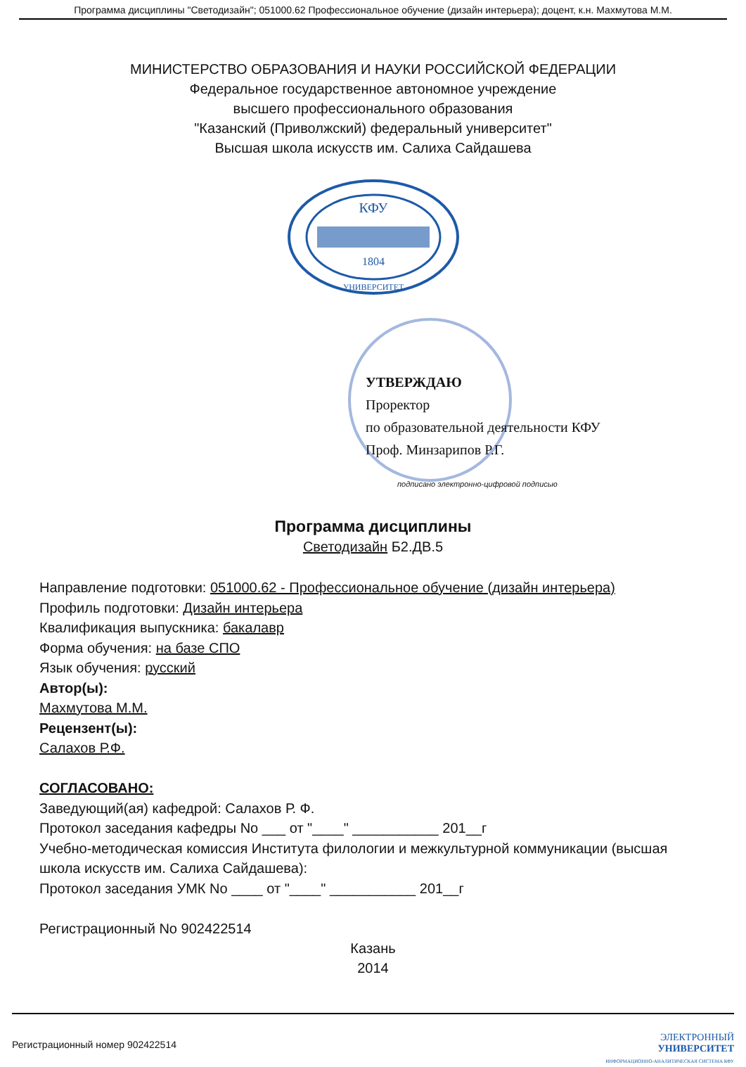Программа дисциплины "Светодизайн"; 051000.62 Профессиональное обучение (дизайн интерьера); доцент, к.н. Махмутова М.М.
МИНИСТЕРСТВО ОБРАЗОВАНИЯ И НАУКИ РОССИЙСКОЙ ФЕДЕРАЦИИ
Федеральное государственное автономное учреждение
высшего профессионального образования
"Казанский (Приволжский) федеральный университет"
Высшая школа искусств им. Салиха Сайдашева
КФУ
1804
УНИВЕРСИТЕТ
УТВЕРЖДАЮ
Проректор
по образовательной деятельности КФУ
Проф. Минзарипов Р.Г.
подписано электронно-цифровой подписью
Программа дисциплины
Светодизайн Б2.ДВ.5
Направление подготовки: 051000.62 - Профессиональное обучение (дизайн интерьера)
Профиль подготовки: Дизайн интерьера
Квалификация выпускника: бакалавр
Форма обучения: на базе СПО
Язык обучения: русский
Автор(ы):
Махмутова М.М.
Рецензент(ы):
Салахов Р.Ф.
СОГЛАСОВАНО:
Заведующий(ая) кафедрой: Салахов Р. Ф.
Протокол заседания кафедры No ___ от "____" ___________ 201__г
Учебно-методическая комиссия Института филологии и межкультурной коммуникации (высшая школа искусств им. Салиха Сайдашева):
Протокол заседания УМК No ____ от "____" ___________ 201__г
Регистрационный No 902422514
Казань
2014
Регистрационный номер 902422514
ЭЛЕКТРОННЫЙ
УНИВЕРСИТЕТ
ИНФОРМАЦИОННО-АНАЛИТИЧЕСКАЯ СИСТЕМА КФУ